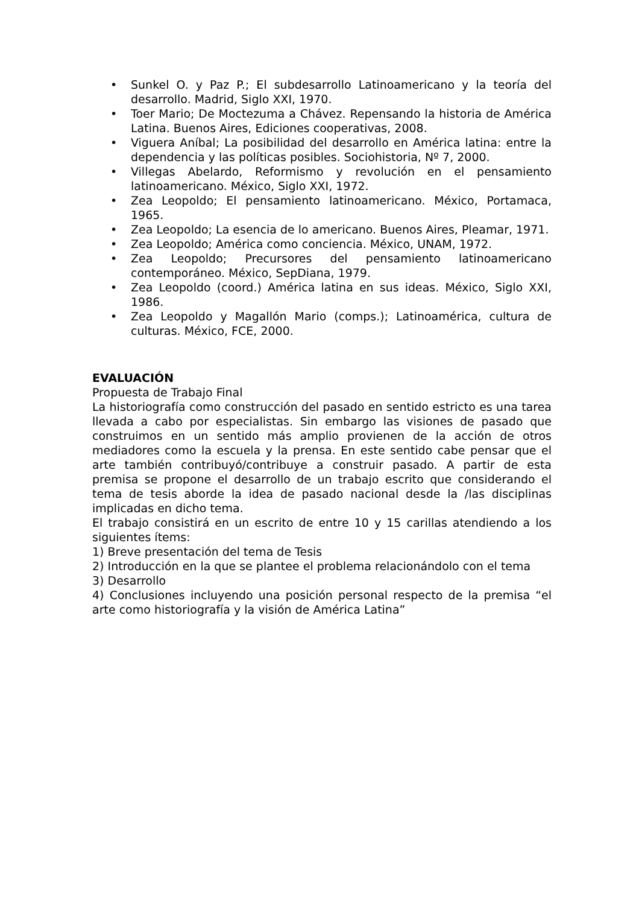• Sunkel O. y Paz P.; El subdesarrollo Latinoamericano y la teoría del desarrollo. Madrid, Siglo XXI, 1970.
• Toer Mario; De Moctezuma a Chávez. Repensando la historia de América Latina. Buenos Aires, Ediciones cooperativas, 2008.
• Viguera Aníbal; La posibilidad del desarrollo en América latina: entre la dependencia y las políticas posibles. Sociohistoria, Nº 7, 2000.
• Villegas Abelardo, Reformismo y revolución en el pensamiento latinoamericano. México, Siglo XXI, 1972.
• Zea Leopoldo; El pensamiento latinoamericano. México, Portamaca, 1965.
• Zea Leopoldo; La esencia de lo americano. Buenos Aires, Pleamar, 1971.
• Zea Leopoldo; América como conciencia. México, UNAM, 1972.
• Zea Leopoldo; Precursores del pensamiento latinoamericano contemporáneo. México, SepDiana, 1979.
• Zea Leopoldo (coord.) América latina en sus ideas. México, Siglo XXI, 1986.
• Zea Leopoldo y Magallón Mario (comps.); Latinoamérica, cultura de culturas. México, FCE, 2000.
EVALUACIÓN
Propuesta de Trabajo Final
La historiografía como construcción del pasado en sentido estricto es una tarea llevada a cabo por especialistas. Sin embargo las visiones de pasado que construimos en un sentido más amplio provienen de la acción de otros mediadores como la escuela y la prensa. En este sentido cabe pensar que el arte también contribuyó/contribuye a construir pasado. A partir de esta premisa se propone el desarrollo de un trabajo escrito que considerando el tema de tesis aborde la idea de pasado nacional desde la /las disciplinas implicadas en dicho tema.
El trabajo consistirá en un escrito de entre 10 y 15 carillas atendiendo a los siguientes ítems:
1) Breve presentación del tema de Tesis
2) Introducción en la que se plantee el problema relacionándolo con el tema
3) Desarrollo
4) Conclusiones incluyendo una posición personal respecto de la premisa “el arte como historiografía y la visión de América Latina”